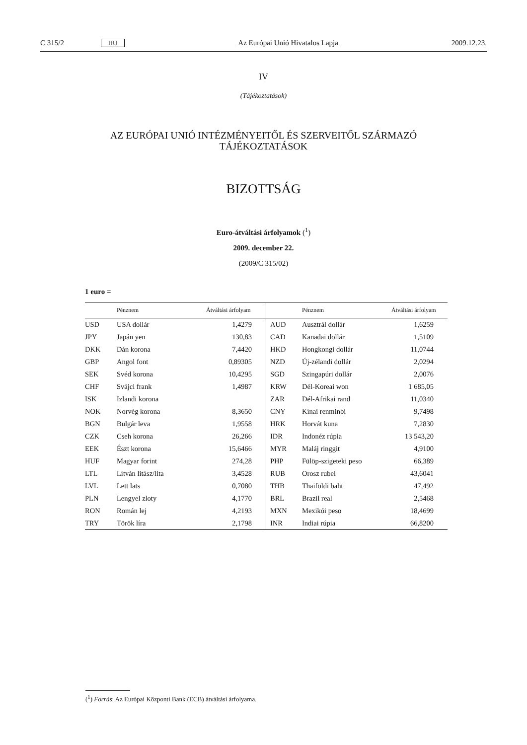C 315/2 HU Az Európai Unió Hivatalos Lapja 2009.12.23.
IV
(Tájékoztatások)
AZ EURÓPAI UNIÓ INTÉZMÉNYEITŐL ÉS SZERVEITŐL SZÁRMAZÓ
TÁJÉKOZTATÁSOK
BIZOTTSÁG
Euro-átváltási árfolyamok (<sup>1</sup>)
2009. december 22.
(2009/C 315/02)
1 euro =
| | Pénznem | Átváltási árfolyam | | Pénznem | Átváltási árfolyam |
| --- | --- | --- | --- | --- | --- |
| USD | USA dollár | 1,4279 | AUD | Ausztrál dollár | 1,6259 |
| JPY | Japán yen | 130,83 | CAD | Kanadai dollár | 1,5109 |
| DKK | Dán korona | 7,4420 | HKD | Hongkongi dollár | 11,0744 |
| GBP | Angol font | 0,89305 | NZD | Új-zélandi dollár | 2,0294 |
| SEK | Svéd korona | 10,4295 | SGD | Szingapúri dollár | 2,0076 |
| CHF | Svájci frank | 1,4987 | KRW | Dél-Koreai won | 1 685,05 |
| ISK | Izlandi korona | | ZAR | Dél-Afrikai rand | 11,0340 |
| NOK | Norvég korona | 8,3650 | CNY | Kínai renminbi | 9,7498 |
| BGN | Bulgár leva | 1,9558 | HRK | Horvát kuna | 7,2830 |
| CZK | Cseh korona | 26,266 | IDR | Indonéz rúpia | 13 543,20 |
| EEK | Észt korona | 15,6466 | MYR | Maláj ringgit | 4,9100 |
| HUF | Magyar forint | 274,28 | PHP | Fülöp-szigeteki peso | 66,389 |
| LTL | Litván litász/lita | 3,4528 | RUB | Orosz rubel | 43,6041 |
| LVL | Lett lats | 0,7080 | THB | Thaiföldi baht | 47,492 |
| PLN | Lengyel zloty | 4,1770 | BRL | Brazil real | 2,5468 |
| RON | Román lej | 4,2193 | MXN | Mexikói peso | 18,4699 |
| TRY | Török líra | 2,1798 | INR | Indiai rúpia | 66,8200 |
(<sup>1</sup>) Forrás: Az Európai Központi Bank (ECB) átváltási árfolyama.